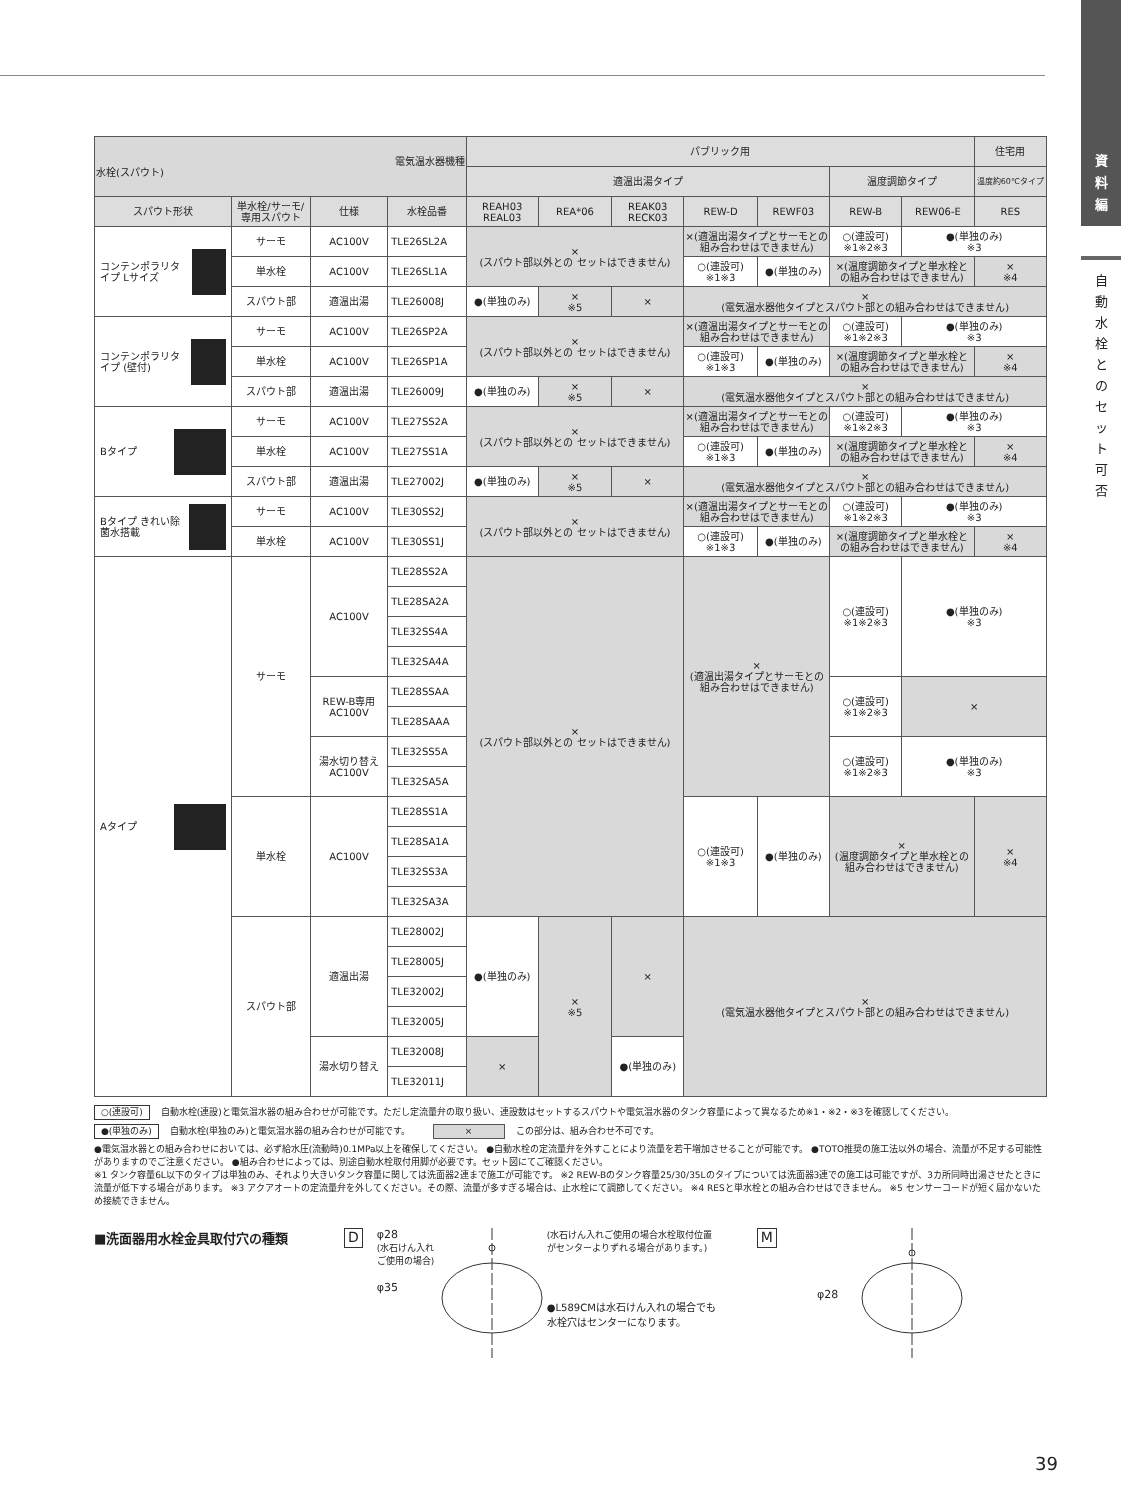| 電気温水器機種 水栓(スパウト) | | | | パブリック用 | | | | | | | 住宅用 |
| --- | --- | --- | --- | --- | --- | --- | --- | --- | --- | --- | --- |
| | | | | 適温出湯タイプ | | | | | 温度調節タイプ | | 温度約60℃タイプ |
| スパウト形状 | 単水栓/サーモ/専用スパウト | 仕様 | 水栓品番 | REAH03 REAL03 | REA*06 | REAK03 RECK03 | REW-D | REWF03 | REW-B | REW06-E | RES |
| コンテンポラリタイプ Lサイズ | サーモ | AC100V | TLE26SL2A | × (スパウト部以外との セットはできません) | | | ×(適温出湯タイプとサーモとの組み合わせはできません) | | ○(連設可) ※1※2※3 | ●(単独のみ) ※3 | |
| | 単水栓 | AC100V | TLE26SL1A | | | | ○(連設可) ※1※3 | ●(単独のみ) | ×(温度調節タイプと単水栓との組み合わせはできません) | | × ※4 |
| | スパウト部 | 適温出湯 | TLE26008J | ●(単独のみ) | × ※5 | × | × (電気温水器他タイプとスパウト部との組み合わせはできません) | | | | |
| コンテンポラリタイプ (壁付) | サーモ | AC100V | TLE26SP2A | × (スパウト部以外との セットはできません) | | | ×(適温出湯タイプとサーモとの組み合わせはできません) | | ○(連設可) ※1※2※3 | ●(単独のみ) ※3 | |
| | 単水栓 | AC100V | TLE26SP1A | | | | ○(連設可) ※1※3 | ●(単独のみ) | ×(温度調節タイプと単水栓との組み合わせはできません) | | × ※4 |
| | スパウト部 | 適温出湯 | TLE26009J | ●(単独のみ) | × ※5 | × | × (電気温水器他タイプとスパウト部との組み合わせはできません) | | | | |
| Bタイプ | サーモ | AC100V | TLE27SS2A | × (スパウト部以外との セットはできません) | | | ×(適温出湯タイプとサーモとの組み合わせはできません) | | ○(連設可) ※1※2※3 | ●(単独のみ) ※3 | |
| | 単水栓 | AC100V | TLE27SS1A | | | | ○(連設可) ※1※3 | ●(単独のみ) | ×(温度調節タイプと単水栓との組み合わせはできません) | | × ※4 |
| | スパウト部 | 適温出湯 | TLE27002J | ●(単独のみ) | × ※5 | × | × (電気温水器他タイプとスパウト部との組み合わせはできません) | | | | |
| Bタイプ きれい除菌水搭載 | サーモ | AC100V | TLE30SS2J | × (スパウト部以外との セットはできません) | | | ×(適温出湯タイプとサーモとの組み合わせはできません) | | ○(連設可) ※1※2※3 | ●(単独のみ) ※3 | |
| | 単水栓 | AC100V | TLE30SS1J | | | | ○(連設可) ※1※3 | ●(単独のみ) | ×(温度調節タイプと単水栓との組み合わせはできません) | | × ※4 |
| Aタイプ | サーモ | AC100V | TLE28SS2A | × (スパウト部以外との セットはできません) | | | × (適温出湯タイプとサーモとの 組み合わせはできません) | | ○(連設可) ※1※2※3 | ●(単独のみ) ※3 | |
| | | | TLE28SA2A | | | | | | | | |
| | | | TLE32SS4A | | | | | | | | |
| | | | TLE32SA4A | | | | | | | | |
| | | REW-B専用 AC100V | TLE28SSAA | | | | | | ○(連設可) ※1※2※3 | × | |
| | | | TLE28SAAA | | | | | | | | |
| | | 湯水切り替え AC100V | TLE32SS5A | | | | | | ○(連設可) ※1※2※3 | ●(単独のみ) ※3 | |
| | | | TLE32SA5A | | | | | | | | |
| | 単水栓 | AC100V | TLE28SS1A | | | | ○(連設可) ※1※3 | ●(単独のみ) | × (温度調節タイプと単水栓との 組み合わせはできません) | | × ※4 |
| | | | TLE28SA1A | | | | | | | | |
| | | | TLE32SS3A | | | | | | | | |
| | | | TLE32SA3A | | | | | | | | |
| | スパウト部 | 適温出湯 | TLE28002J | ●(単独のみ) | × ※5 | × | × (電気温水器他タイプとスパウト部との組み合わせはできません) | | | | |
| | | | TLE28005J | | | | | | | | |
| | | | TLE32002J | | | | | | | | |
| | | | TLE32005J | | | | | | | | |
| | | 湯水切り替え | TLE32008J | × | | ●(単独のみ) | | | | | |
| | | | TLE32011J | | | | | | | | |
○(連設可) 自動水栓(連設)と電気温水器の組み合わせが可能です。ただし定流量弁の取り扱い、連設数はセットするスパウトや電気温水器のタンク容量によって異なるため※1・※2・※3を確認してください。
●(単独のみ) 自動水栓(単独のみ)と電気温水器の組み合わせが可能です。 × この部分は、組み合わせ不可です。
●電気温水器との組み合わせにおいては、必ず給水圧(流動時)0.1MPa以上を確保してください。 ●自動水栓の定流量弁を外すことにより流量を若干増加させることが可能です。 ●TOTO推奨の施工法以外の場合、流量が不足する可能性がありますのでご注意ください。 ●組み合わせによっては、別途自動水栓取付用脚が必要です。セット図にてご確認ください。
※1 タンク容量6L以下のタイプは単独のみ、それより大きいタンク容量に関しては洗面器2連まで施工が可能です。 ※2 REW-Bのタンク容量25/30/35Lのタイプについては洗面器3連での施工は可能ですが、3カ所同時出湯させたときに流量が低下する場合があります。 ※3 アクアオートの定流量弁を外してください。その際、流量が多すぎる場合は、止水栓にて調節してください。 ※4 RESと単水栓との組み合わせはできません。 ※5 センサーコードが短く届かないため接続できません。
■洗面器用水栓金具取付穴の種類
D
φ28
(水石けん入れ ご使用の場合)
φ35
(水石けん入れご使用の場合水栓取付位置がセンターよりずれる場合があります。)
●L589CMは水石けん入れの場合でも水栓穴はセンターになります。
M
φ28
資
料
編
自
動
水
栓
と
の
セ
ッ
ト
可
否
39